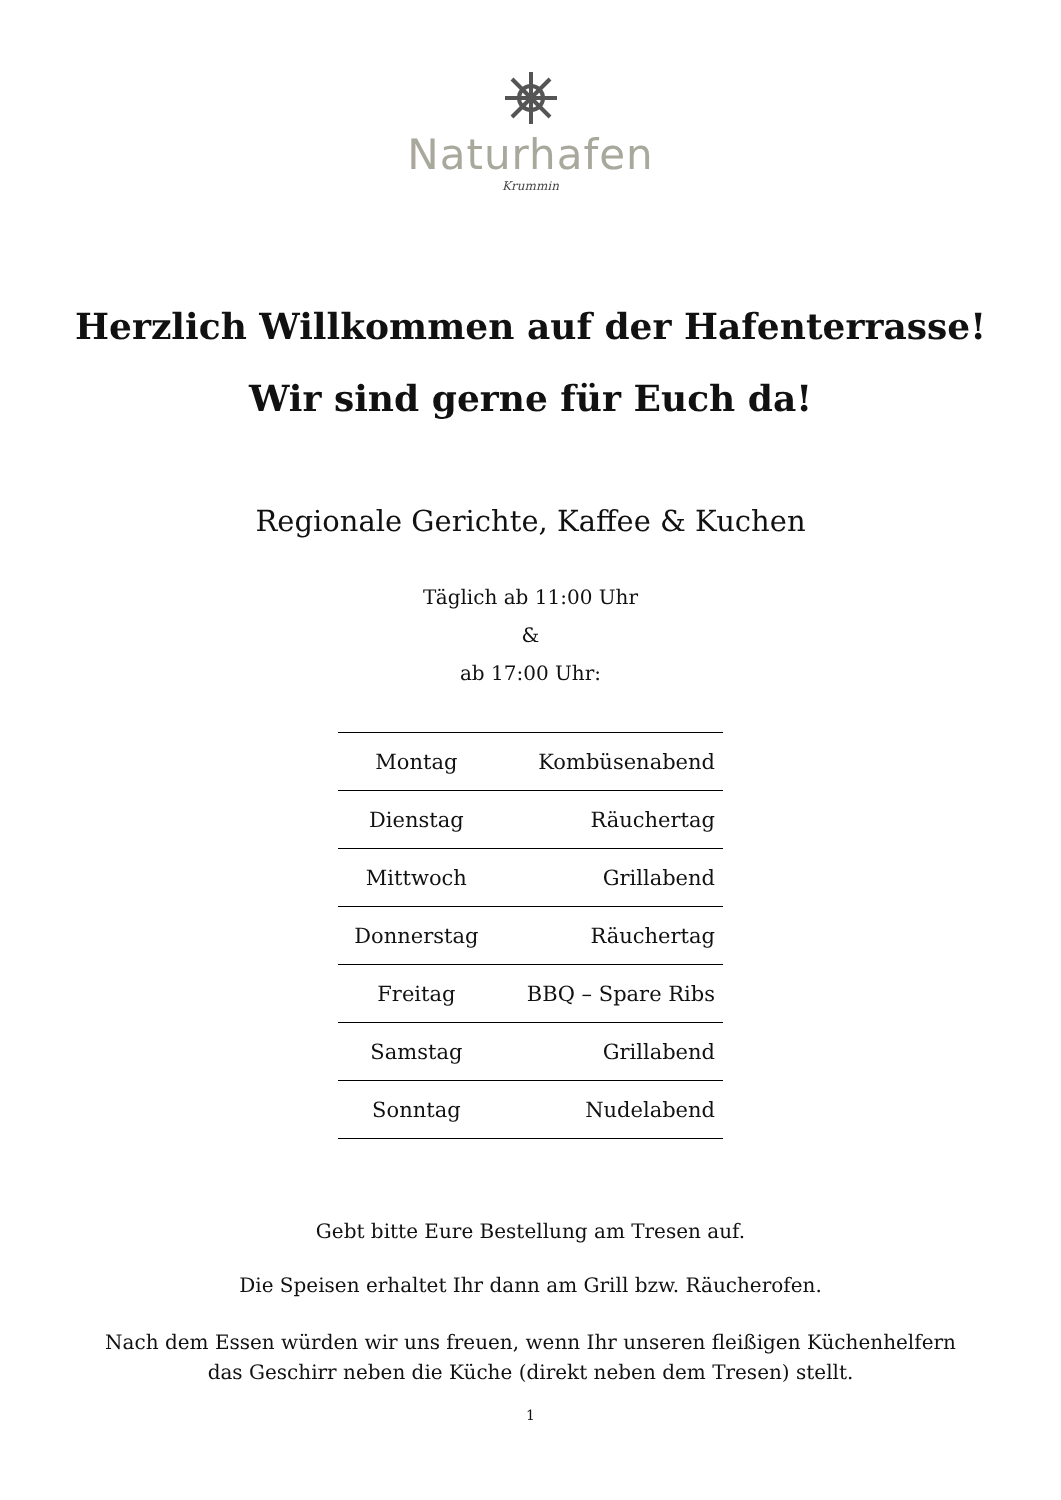Naturhafen
Krummin
Herzlich Willkommen auf der Hafenterrasse!
Wir sind gerne für Euch da!
Regionale Gerichte, Kaffee & Kuchen
Täglich ab 11:00 Uhr
&
ab 17:00 Uhr:
| Montag | Kombüsenabend |
| Dienstag | Räuchertag |
| Mittwoch | Grillabend |
| Donnerstag | Räuchertag |
| Freitag | BBQ – Spare Ribs |
| Samstag | Grillabend |
| Sonntag | Nudelabend |
Gebt bitte Eure Bestellung am Tresen auf.
Die Speisen erhaltet Ihr dann am Grill bzw. Räucherofen.
Nach dem Essen würden wir uns freuen, wenn Ihr unseren fleißigen Küchenhelfern
das Geschirr neben die Küche (direkt neben dem Tresen) stellt.
1